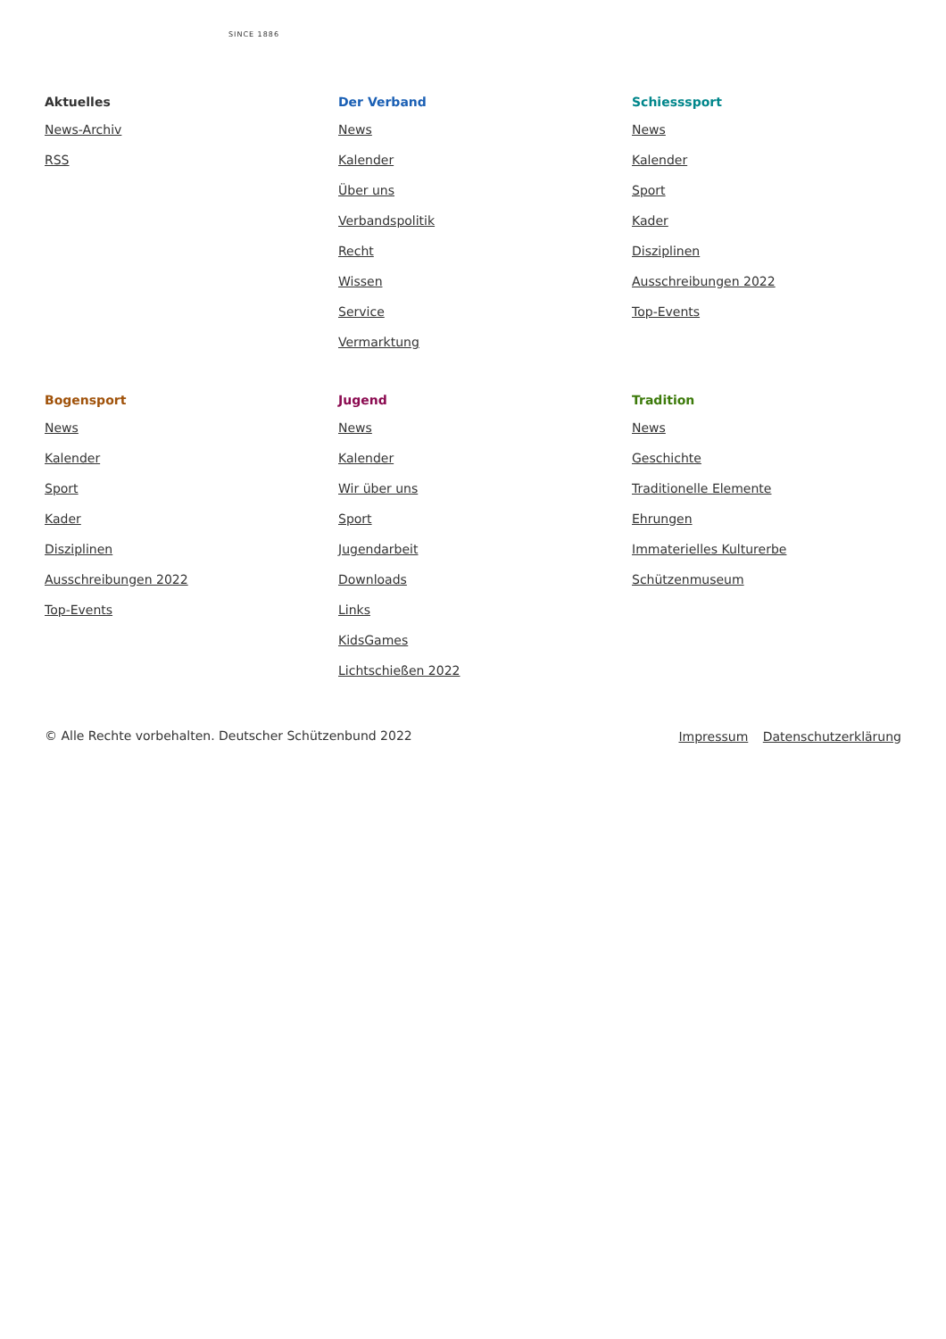SINCE 1886
Aktuelles
News-Archiv
RSS
Der Verband
News
Kalender
Über uns
Verbandspolitik
Recht
Wissen
Service
Vermarktung
Schiesssport
News
Kalender
Sport
Kader
Disziplinen
Ausschreibungen 2022
Top-Events
Bogensport
News
Kalender
Sport
Kader
Disziplinen
Ausschreibungen 2022
Top-Events
Jugend
News
Kalender
Wir über uns
Sport
Jugendarbeit
Downloads
Links
KidsGames
Lichtschießen 2022
Tradition
News
Geschichte
Traditionelle Elemente
Ehrungen
Immaterielles Kulturerbe
Schützenmuseum
© Alle Rechte vorbehalten. Deutscher Schützenbund 2022 Impressum Datenschutzerklärung